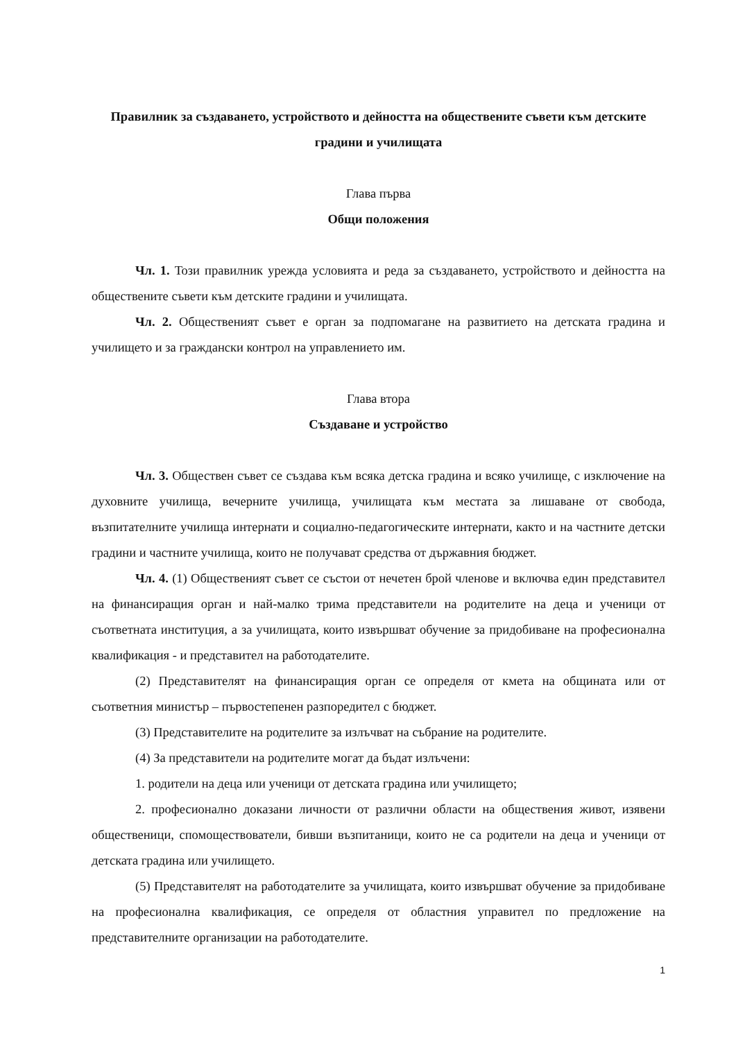Правилник за създаването, устройството и дейността на обществените съвети към детските градини и училищата
Глава първа
Общи положения
Чл. 1. Този правилник урежда условията и реда за създаването, устройството и дейността на обществените съвети към детските градини и училищата.
Чл. 2. Общественият съвет е орган за подпомагане на развитието на детската градина и училището и за граждански контрол на управлението им.
Глава втора
Създаване и устройство
Чл. 3. Обществен съвет се създава към всяка детска градина и всяко училище, с изключение на духовните училища, вечерните училища, училищата към местата за лишаване от свобода, възпитателните училища интернати и социално-педагогическите интернати, както и на частните детски градини и частните училища, които не получават средства от държавния бюджет.
Чл. 4. (1) Общественият съвет се състои от нечетен брой членове и включва един представител на финансиращия орган и най-малко трима представители на родителите на деца и ученици от съответната институция, а за училищата, които извършват обучение за придобиване на професионална квалификация - и представител на работодателите.
(2) Представителят на финансиращия орган се определя от кмета на общината или от съответния министър – първостепенен разпоредител с бюджет.
(3) Представителите на родителите за излъчват на събрание на родителите.
(4) За представители на родителите могат да бъдат излъчени:
1. родители на деца или ученици от детската градина или училището;
2. професионално доказани личности от различни области на обществения живот, изявени общественици, спомоществователи, бивши възпитаници, които не са родители на деца и ученици от детската градина или училището.
(5) Представителят на работодателите за училищата, които извършват обучение за придобиване на професионална квалификация, се определя от областния управител по предложение на представителните организации на работодателите.
1